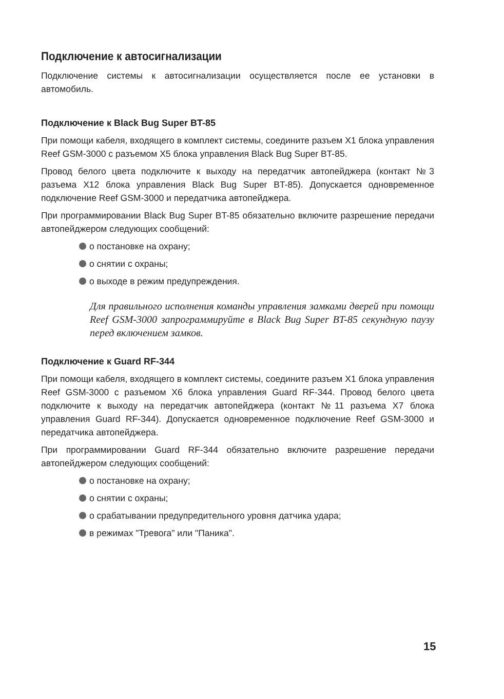Подключение к автосигнализации
Подключение системы к автосигнализации осуществляется после ее установки в автомобиль.
Подключение к Black Bug Super BT-85
При помощи кабеля, входящего в комплект системы, соедините разъем X1 блока управления Reef GSM-3000 с разъемом X5 блока управления Black Bug Super BT-85.
Провод белого цвета подключите к выходу на передатчик автопейджера (контакт №3 разъема X12 блока управления Black Bug Super BT-85). Допускается одновременное подключение Reef GSM-3000 и передатчика автопейджера.
При программировании Black Bug Super BT-85 обязательно включите разрешение передачи автопейджером следующих сообщений:
о постановке на охрану;
о снятии с охраны;
о выходе в режим предупреждения.
Для правильного исполнения команды управления замками дверей при помощи Reef GSM-3000 запрограммируйте в Black Bug Super BT-85 секундную паузу перед включением замков.
Подключение к Guard RF-344
При помощи кабеля, входящего в комплект системы, соедините разъем X1 блока управления Reef GSM-3000 с разъемом X6 блока управления Guard RF-344. Провод белого цвета подключите к выходу на передатчик автопейджера (контакт №11 разъема X7 блока управления Guard RF-344). Допускается одновременное подключение Reef GSM-3000 и передатчика автопейджера.
При программировании Guard RF-344 обязательно включите разрешение передачи автопейджером следующих сообщений:
о постановке на охрану;
о снятии с охраны;
о срабатывании предупредительного уровня датчика удара;
в режимах "Тревога" или "Паника".
15